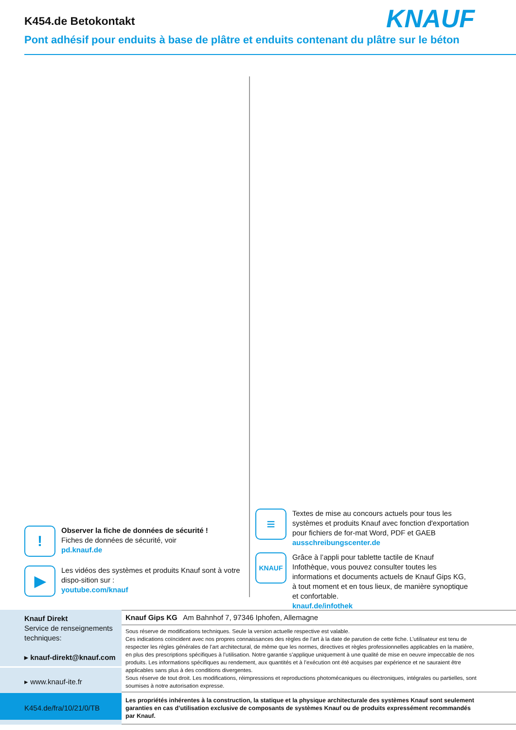K454.de Betokontakt
Pont adhésif pour enduits à base de plâtre et enduits contenant du plâtre sur le béton
KNAUF
!
Observer la fiche de données de sécurité !
Fiches de données de sécurité, voir
pd.knauf.de
▶
Les vidéos des systèmes et produits Knauf sont à votre dispo-sition sur :
youtube.com/knauf
≡
Textes de mise au concours actuels pour tous les systèmes et produits Knauf avec fonction d'exportation pour fichiers de for-mat Word, PDF et GAEB
ausschreibungscenter.de
KNAUF
Grâce à l’appli pour tablette tactile de Knauf Infothèque, vous pouvez consulter toutes les informations et documents actuels de Knauf Gips KG, à tout moment et en tous lieux, de manière synoptique et confortable.
knauf.de/infothek
Knauf Direkt
Service de renseignements techniques:
▸ knauf-direkt@knauf.com
▸ www.knauf-ite.fr
K454.de/fra/10/21/0/TB
Knauf Gips KG Am Bahnhof 7, 97346 Iphofen, Allemagne
Sous réserve de modifications techniques. Seule la version actuelle respective est valable.
Ces indications coïncident avec nos propres connaissances des règles de l’art à la date de parution de cette fiche. L’utilisateur est tenu de respecter les règles générales de l’art architectural, de même que les normes, directives et règles professionnelles applicables en la matière, en plus des prescriptions spécifiques à l’utilisation. Notre garantie s’applique uniquement à une qualité de mise en oeuvre impeccable de nos produits. Les informations spécifiques au rendement, aux quantités et à l’exécution ont été acquises par expérience et ne sauraient être applicables sans plus à des conditions divergentes.
Sous réserve de tout droit. Les modifications, réimpressions et reproductions photomécaniques ou électroniques, intégrales ou partielles, sont soumises à notre autorisation expresse.
Les propriétés inhérentes à la construction, la statique et la physique architecturale des systèmes Knauf sont seulement garanties en cas d’utilisation exclusive de composants de systèmes Knauf ou de produits expressément recommandés par Knauf.